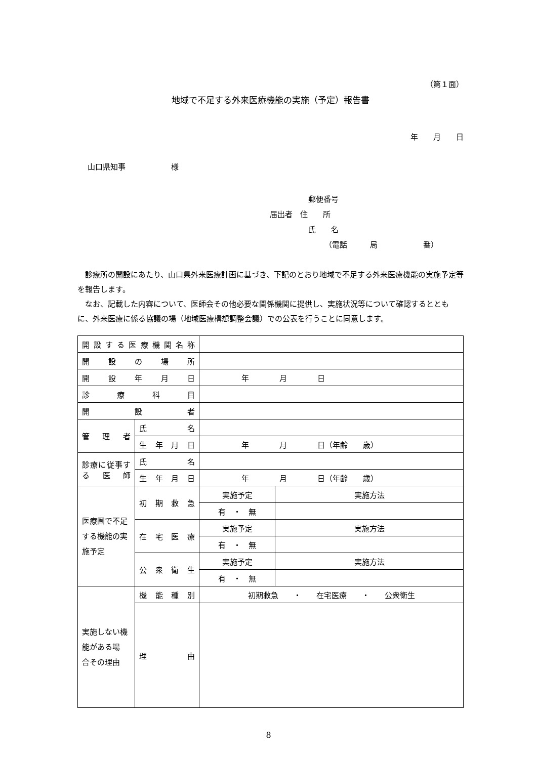（第１面）
地域で不足する外来医療機能の実施（予定）報告書
年　　月　　日
山口県知事　　　　　　様
郵便番号
届出者　住　　所
氏　　名
（電話　　　局　　　　　　番）
　診療所の開設にあたり、山口県外来医療計画に基づき、下記のとおり地域で不足する外来医療機能の実施予定等を報告します。
　なお、記載した内容について、医師会その他必要な関係機関に提供し、実施状況等について確認するとともに、外来医療に係る協議の場（地域医療構想調整会議）での公表を行うことに同意します。
| 開設する医療機関名称 | | | |
| 開 設 の 場 所 | | | |
| 開 設 年 月 日 | | 年 月 日 | |
| 診 療 科 目 | | | |
| 開 設 者 | | | |
| 管 理 者 | 氏 名 | | |
| | 生 年 月 日 | 年 月 日（年齢 歳） | |
| 診療に従事する医師 | 氏 名 | | |
| | 生 年 月 日 | 年 月 日（年齢 歳） | |
| 医療圏で不足する機能の実施予定 | 初 期 救 急 | 実施予定 | 実施方法 |
| | | 有 ・ 無 | |
| | 在 宅 医 療 | 実施予定 | 実施方法 |
| | | 有 ・ 無 | |
| | 公 衆 衛 生 | 実施予定 | 実施方法 |
| | | 有 ・ 無 | |
| 実施しない機能がある場 合その理由 | 機 能 種 別 | 初期救急 ・ 在宅医療 ・ 公衆衛生 | |
| | 理 由 | | |
8